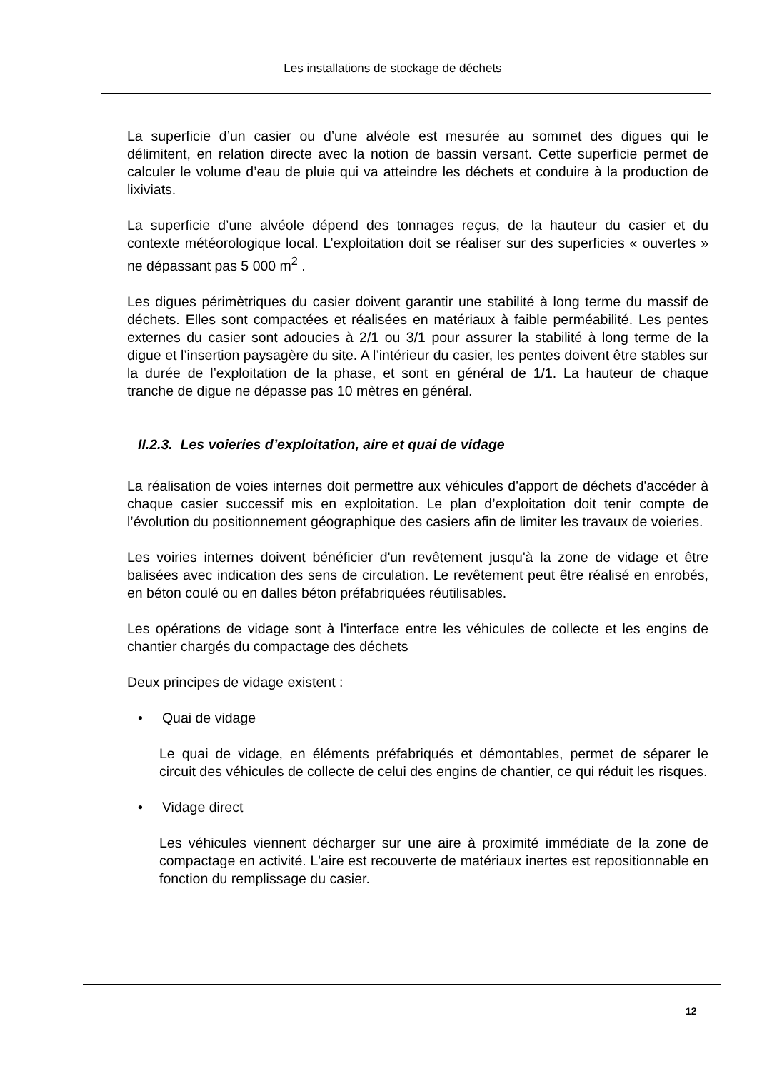Les installations de stockage de déchets
La superficie d’un casier ou d’une alvéole est mesurée au sommet des digues qui le délimitent, en relation directe avec la notion de bassin versant. Cette superficie permet de calculer le volume d’eau de pluie qui va atteindre les déchets et conduire à la production de lixiviats.
La superficie d’une alvéole dépend des tonnages reçus, de la hauteur du casier et du contexte météorologique local. L’exploitation doit se réaliser sur des superficies « ouvertes » ne dépassant pas 5 000 m<sup>2</sup> .
Les digues périmètriques du casier doivent garantir une stabilité à long terme du massif de déchets. Elles sont compactées et réalisées en matériaux à faible perméabilité. Les pentes externes du casier sont adoucies à 2/1 ou 3/1 pour assurer la stabilité à long terme de la digue et l’insertion paysagère du site. A l’intérieur du casier, les pentes doivent être stables sur la durée de l’exploitation de la phase, et sont en général de 1/1. La hauteur de chaque tranche de digue ne dépasse pas 10 mètres en général.
II.2.3. Les voieries d’exploitation, aire et quai de vidage
La réalisation de voies internes doit permettre aux véhicules d'apport de déchets d'accéder à chaque casier successif mis en exploitation. Le plan d’exploitation doit tenir compte de l’évolution du positionnement géographique des casiers afin de limiter les travaux de voieries.
Les voiries internes doivent bénéficier d'un revêtement jusqu'à la zone de vidage et être balisées avec indication des sens de circulation. Le revêtement peut être réalisé en enrobés, en béton coulé ou en dalles béton préfabriquées réutilisables.
Les opérations de vidage sont à l'interface entre les véhicules de collecte et les engins de chantier chargés du compactage des déchets
Deux principes de vidage existent :
• Quai de vidage
Le quai de vidage, en éléments préfabriqués et démontables, permet de séparer le circuit des véhicules de collecte de celui des engins de chantier, ce qui réduit les risques.
• Vidage direct
Les véhicules viennent décharger sur une aire à proximité immédiate de la zone de compactage en activité. L'aire est recouverte de matériaux inertes est repositionnable en fonction du remplissage du casier.
12